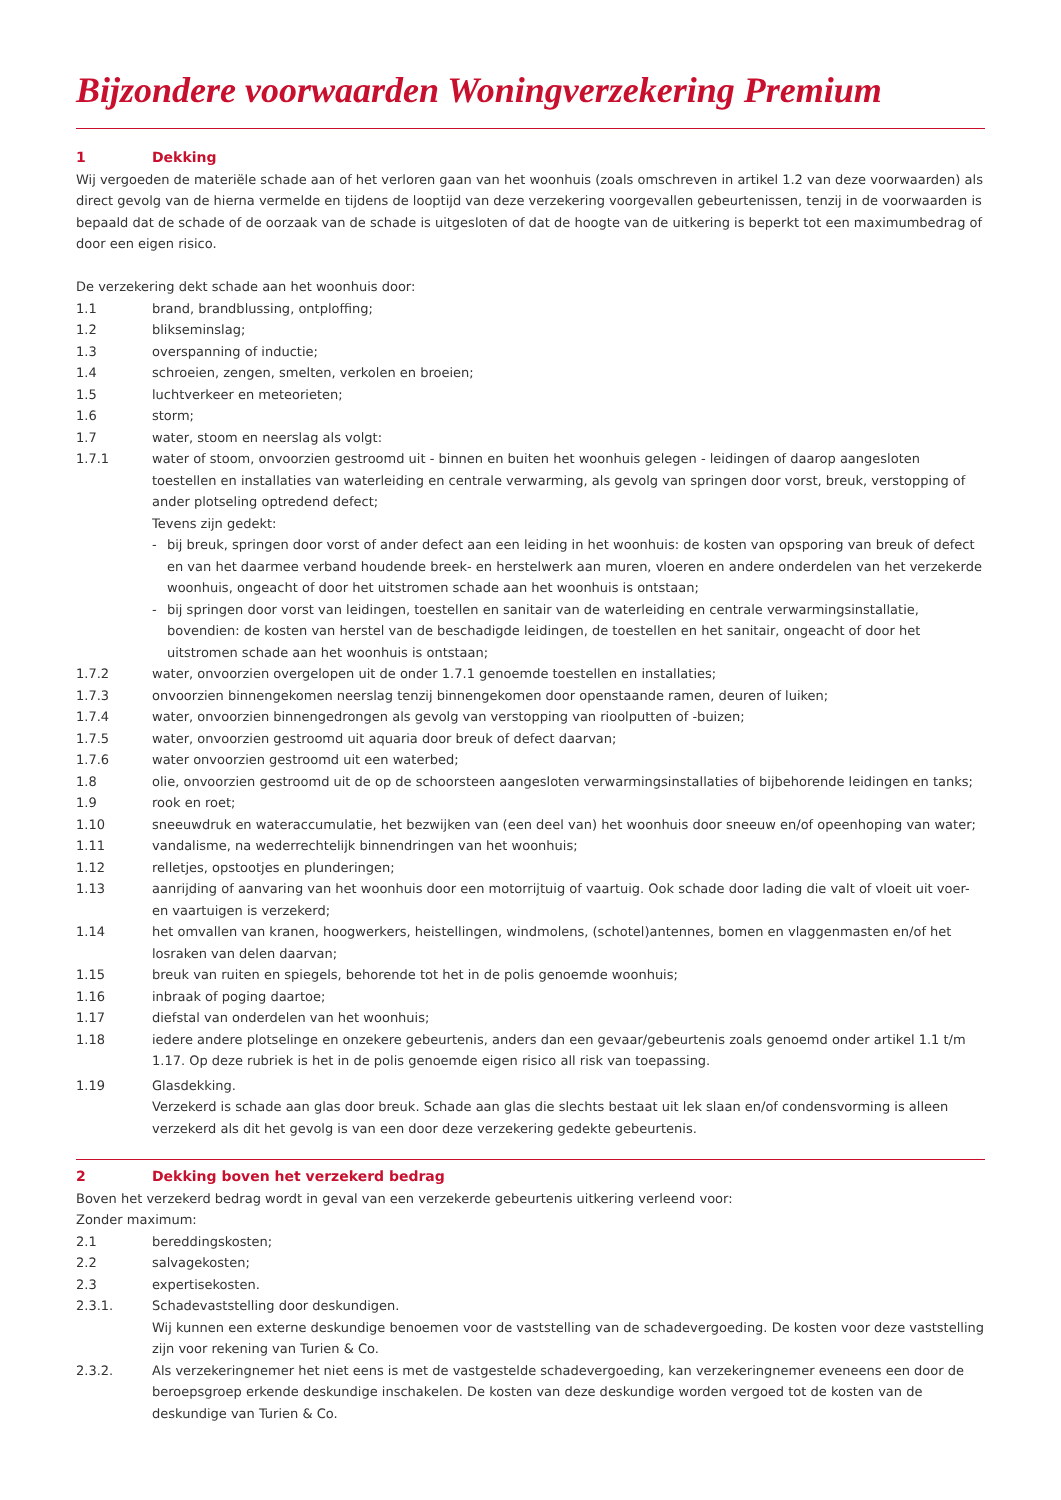Bijzondere voorwaarden Woningverzekering Premium
1 Dekking
Wij vergoeden de materiële schade aan of het verloren gaan van het woonhuis (zoals omschreven in artikel 1.2 van deze voorwaarden) als direct gevolg van de hierna vermelde en tijdens de looptijd van deze verzekering voorgevallen gebeurtenissen, tenzij in de voorwaarden is bepaald dat de schade of de oorzaak van de schade is uitgesloten of dat de hoogte van de uitkering is beperkt tot een maximumbedrag of door een eigen risico.
De verzekering dekt schade aan het woonhuis door:
1.1 brand, brandblussing, ontploffing;
1.2 blikseminslag;
1.3 overspanning of inductie;
1.4 schroeien, zengen, smelten, verkolen en broeien;
1.5 luchtverkeer en meteorieten;
1.6 storm;
1.7 water, stoom en neerslag als volgt:
1.7.1 water of stoom, onvoorzien gestroomd uit - binnen en buiten het woonhuis gelegen - leidingen of daarop aangesloten toestellen en installaties van waterleiding en centrale verwarming, als gevolg van springen door vorst, breuk, verstopping of ander plotseling optredend defect;
Tevens zijn gedekt:
- bij breuk, springen door vorst of ander defect aan een leiding in het woonhuis: de kosten van opsporing van breuk of defect en van het daarmee verband houdende breek- en herstelwerk aan muren, vloeren en andere onderdelen van het verzekerde woonhuis, ongeacht of door het uitstromen schade aan het woonhuis is ontstaan;
- bij springen door vorst van leidingen, toestellen en sanitair van de waterleiding en centrale verwarmingsinstallatie, bovendien: de kosten van herstel van de beschadigde leidingen, de toestellen en het sanitair, ongeacht of door het uitstromen schade aan het woonhuis is ontstaan;
1.7.2 water, onvoorzien overgelopen uit de onder 1.7.1 genoemde toestellen en installaties;
1.7.3 onvoorzien binnengekomen neerslag tenzij binnengekomen door openstaande ramen, deuren of luiken;
1.7.4 water, onvoorzien binnengedrongen als gevolg van verstopping van rioolputten of -buizen;
1.7.5 water, onvoorzien gestroomd uit aquaria door breuk of defect daarvan;
1.7.6 water onvoorzien gestroomd uit een waterbed;
1.8 olie, onvoorzien gestroomd uit de op de schoorsteen aangesloten verwarmingsinstallaties of bijbehorende leidingen en tanks;
1.9 rook en roet;
1.10 sneeuwdruk en wateraccumulatie, het bezwijken van (een deel van) het woonhuis door sneeuw en/of opeenhoping van water;
1.11 vandalisme, na wederrechtelijk binnendringen van het woonhuis;
1.12 relletjes, opstootjes en plunderingen;
1.13 aanrijding of aanvaring van het woonhuis door een motorrijtuig of vaartuig. Ook schade door lading die valt of vloeit uit voer- en vaartuigen is verzekerd;
1.14 het omvallen van kranen, hoogwerkers, heistellingen, windmolens, (schotel)antennes, bomen en vlaggenmasten en/of het losraken van delen daarvan;
1.15 breuk van ruiten en spiegels, behorende tot het in de polis genoemde woonhuis;
1.16 inbraak of poging daartoe;
1.17 diefstal van onderdelen van het woonhuis;
1.18 iedere andere plotselinge en onzekere gebeurtenis, anders dan een gevaar/gebeurtenis zoals genoemd onder artikel 1.1 t/m 1.17. Op deze rubriek is het in de polis genoemde eigen risico all risk van toepassing.
1.19 Glasdekking.
Verzekerd is schade aan glas door breuk. Schade aan glas die slechts bestaat uit lek slaan en/of condensvorming is alleen verzekerd als dit het gevolg is van een door deze verzekering gedekte gebeurtenis.
2 Dekking boven het verzekerd bedrag
Boven het verzekerd bedrag wordt in geval van een verzekerde gebeurtenis uitkering verleend voor:
Zonder maximum:
2.1 bereddingskosten;
2.2 salvagekosten;
2.3 expertisekosten.
2.3.1. Schadevaststelling door deskundigen.
Wij kunnen een externe deskundige benoemen voor de vaststelling van de schadevergoeding. De kosten voor deze vaststelling zijn voor rekening van Turien & Co.
2.3.2. Als verzekeringnemer het niet eens is met de vastgestelde schadevergoeding, kan verzekeringnemer eveneens een door de beroepsgroep erkende deskundige inschakelen. De kosten van deze deskundige worden vergoed tot de kosten van de deskundige van Turien & Co.